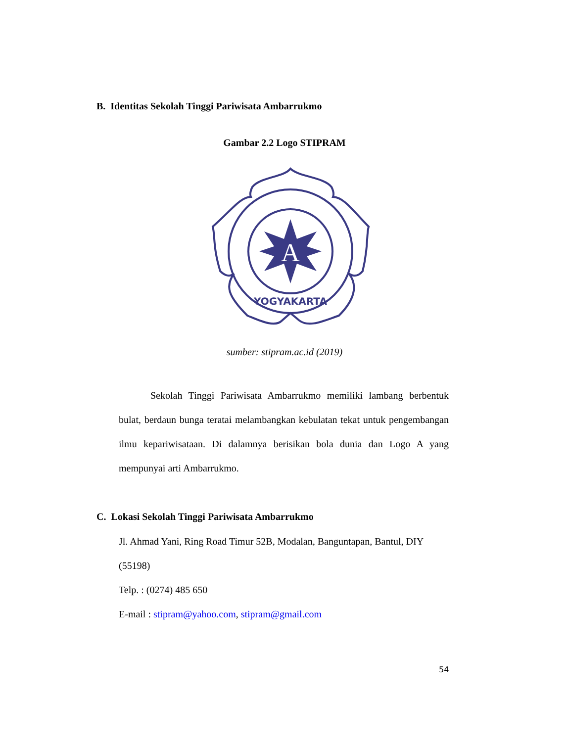B. Identitas Sekolah Tinggi Pariwisata Ambarrukmo
Gambar 2.2 Logo STIPRAM
A
YOGYAKARTA
sumber: stipram.ac.id (2019)
Sekolah Tinggi Pariwisata Ambarrukmo memiliki lambang berbentuk bulat, berdaun bunga teratai melambangkan kebulatan tekat untuk pengembangan ilmu kepariwisataan. Di dalamnya berisikan bola dunia dan Logo A yang mempunyai arti Ambarrukmo.
C. Lokasi Sekolah Tinggi Pariwisata Ambarrukmo
Jl. Ahmad Yani, Ring Road Timur 52B, Modalan, Banguntapan, Bantul, DIY (55198)
Telp. : (0274) 485 650
E-mail : stipram@yahoo.com, stipram@gmail.com
54